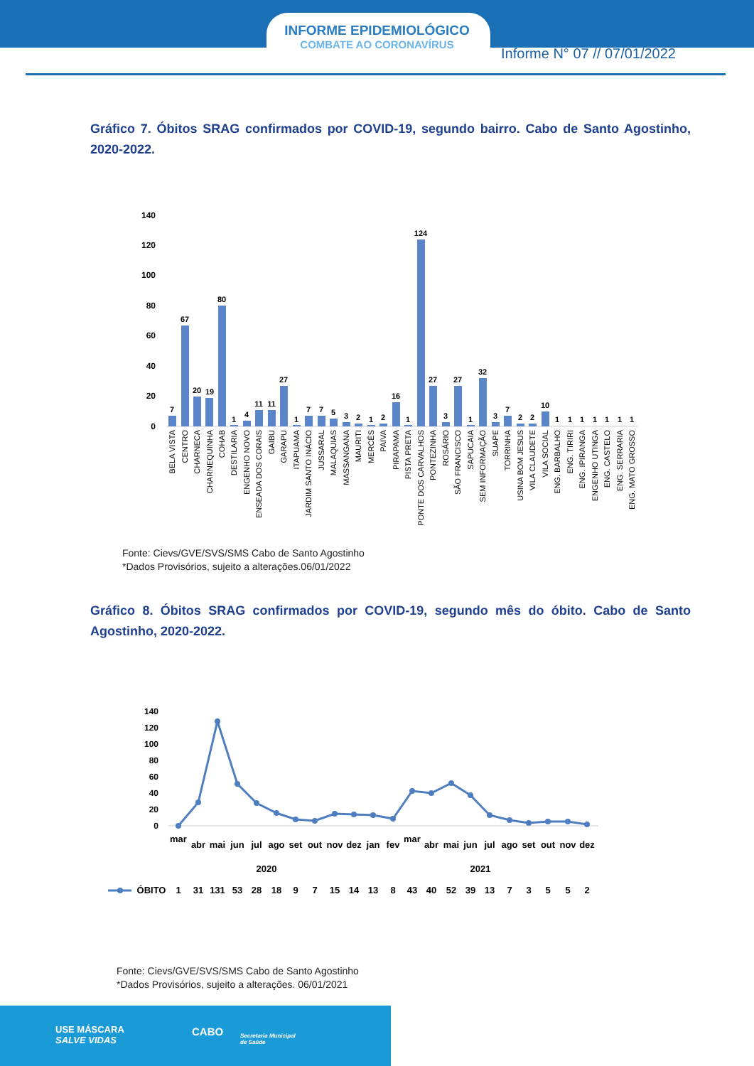INFORME EPIDEMIOLÓGICO
COMBATE AO CORONAVÍRUS
Informe N° 07 // 07/01/2022
Gráfico 7. Óbitos SRAG confirmados por COVID-19, segundo bairro. Cabo de Santo Agostinho, 2020-2022.
140
120
100
80
60
40
20
0
7
67
20
19
80
1
4
11
11
27
1
7
7
5
3
2
1
2
16
1
124
27
3
27
1
32
3
7
2
2
10
1
1
1
1
1
1
1
BELA VISTA
CENTRO
CHARNECA
CHARNEQUINHA
COHAB
DESTILARIA
ENGENHO NOVO
ENSEADA DOS CORAIS
GAIBU
GARAPU
ITAPUAMA
JARDIM SANTO INÁCIO
JUSSARAL
MALAQUIAS
MASSANGANA
MAURITI
MERCÊS
PAIVA
PIRAPAMA
PISTA PRETA
PONTE DOS CARVALHOS
PONTEZINHA
ROSÁRIO
SÃO FRANCISCO
SAPUCAIA
SEM INFORMAÇÃO
SUAPE
TORRINHA
USINA BOM JESUS
VILA CLAUDETE
VILA SOCIAL
ENG. BARBALHO
ENG. TIRIRI
ENG. IPIRANGA
ENGENHO UTINGA
ENG. CASTELO
ENG. SERRARIA
ENG. MATO GROSSO
Fonte: Cievs/GVE/SVS/SMS Cabo de Santo Agostinho
*Dados Provisórios, sujeito a alterações.06/01/2022
Gráfico 8. Óbitos SRAG confirmados por COVID-19, segundo mês do óbito. Cabo de Santo Agostinho, 2020-2022.
140
120
100
80
60
40
20
0
mar
abr
mai
jun
jul
ago
set
out
nov
dez
jan
fev
mar
abr
mai
jun
jul
ago
set
out
nov
dez
2020
2021
ÓBITO
1
31
131
53
28
18
9
7
15
14
13
8
43
40
52
39
13
7
3
5
5
2
Fonte: Cievs/GVE/SVS/SMS Cabo de Santo Agostinho
*Dados Provisórios, sujeito a alterações. 06/01/2021
USE MÁSCARA
SALVE VIDAS
CABO
Secretaria Municipal
de Saúde